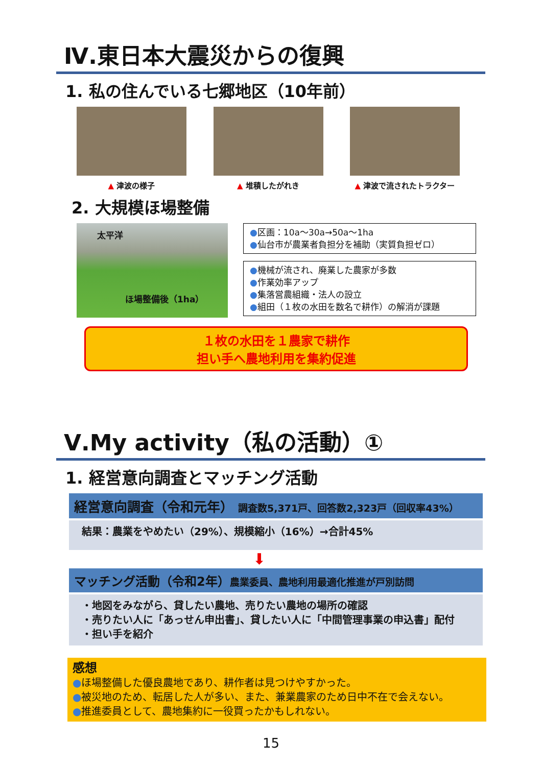Ⅳ.東日本大震災からの復興
1. 私の住んでいる七郷地区（10年前）
▲ 津波の様子 ▲ 堆積したがれき ▲ 津波で流されたトラクター
2. 大規模ほ場整備
太平洋
ほ場整備後（1ha）
●区画：10a～30a→50a～1ha
●仙台市が農業者負担分を補助（実質負担ゼロ）
●機械が流され、廃業した農家が多数
●作業効率アップ
●集落営農組織・法人の設立
●組田（１枚の水田を数名で耕作）の解消が課題
１枚の水田を１農家で耕作
担い手へ農地利用を集約促進
Ⅴ.My activity（私の活動）①
1. 経営意向調査とマッチング活動
経営意向調査（令和元年） 調査数5,371戸、回答数2,323戸（回収率43%）
結果：農業をやめたい（29%）、規模縮小（16%）→合計45%
⬇
マッチング活動（令和2年）農業委員、農地利用最適化推進が戸別訪問
・地図をみながら、貸したい農地、売りたい農地の場所の確認
・売りたい人に「あっせん申出書」、貸したい人に「中間管理事業の申込書」配付
・担い手を紹介
感想
●ほ場整備した優良農地であり、耕作者は見つけやすかった。
●被災地のため、転居した人が多い、また、兼業農家のため日中不在で会えない。
●推進委員として、農地集約に一役買ったかもしれない。
15